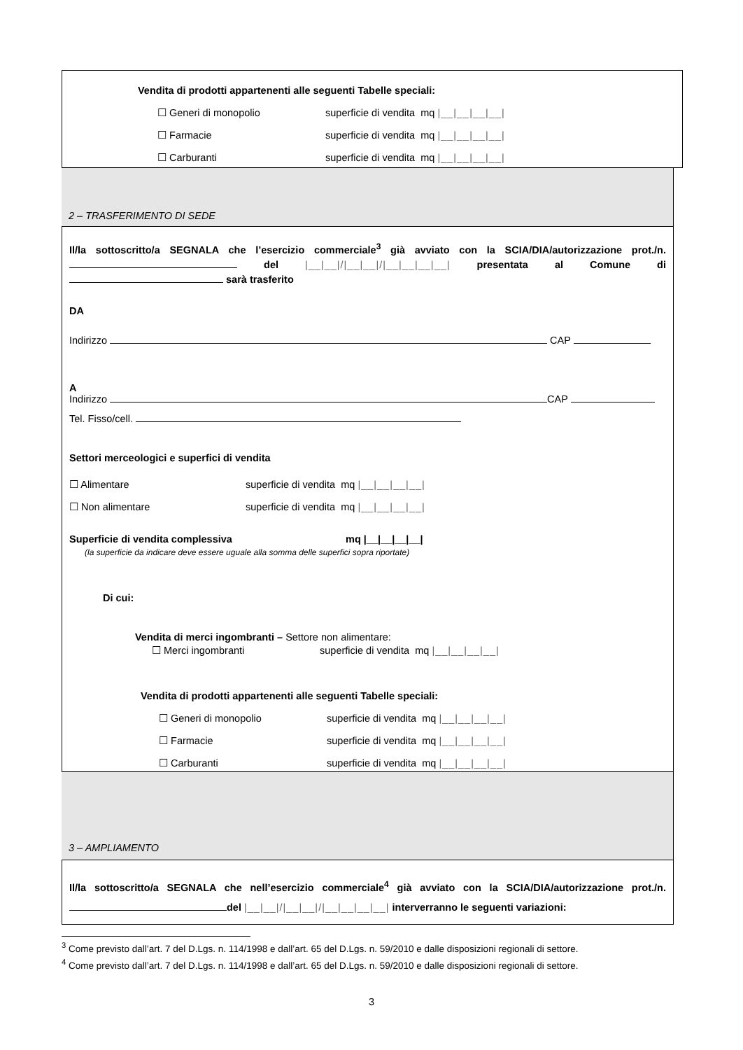Vendita di prodotti appartenenti alle seguenti Tabelle speciali:
☐ Generi di monopolio superficie di vendita mq |__|__|__|__|
☐ Farmacie superficie di vendita mq |__|__|__|__|
☐ Carburanti superficie di vendita mq |__|__|__|__|
2 – TRASFERIMENTO DI SEDE
Il/la sottoscritto/a SEGNALA che l’esercizio commerciale<sup>3</sup> già avviato con la SCIA/DIA/autorizzazione prot./n. del |__|__|/|__|__|/|__|__|__|__| presentata al Comune di sarà trasferito
DA
Indirizzo CAP
A
Indirizzo CAP
Tel. Fisso/cell.
Settori merceologici e superfici di vendita
☐ Alimentare superficie di vendita mq |__|__|__|__|
☐ Non alimentare superficie di vendita mq |__|__|__|__|
Superficie di vendita complessiva mq |__|__|__|__|
(la superficie da indicare deve essere uguale alla somma delle superfici sopra riportate)
Di cui:
Vendita di merci ingombranti – Settore non alimentare:
☐ Merci ingombranti superficie di vendita mq |__|__|__|__|
Vendita di prodotti appartenenti alle seguenti Tabelle speciali:
☐ Generi di monopolio superficie di vendita mq |__|__|__|__|
☐ Farmacie superficie di vendita mq |__|__|__|__|
☐ Carburanti superficie di vendita mq |__|__|__|__|
3 – AMPLIAMENTO
Il/la sottoscritto/a SEGNALA che nell’esercizio commerciale<sup>4</sup> già avviato con la SCIA/DIA/autorizzazione prot./n. del |__|__|/|__|__|/|__|__|__|__| interverranno le seguenti variazioni:
<sup>3</sup> Come previsto dall’art. 7 del D.Lgs. n. 114/1998 e dall’art. 65 del D.Lgs. n. 59/2010 e dalle disposizioni regionali di settore.
<sup>4</sup> Come previsto dall’art. 7 del D.Lgs. n. 114/1998 e dall’art. 65 del D.Lgs. n. 59/2010 e dalle disposizioni regionali di settore.
3